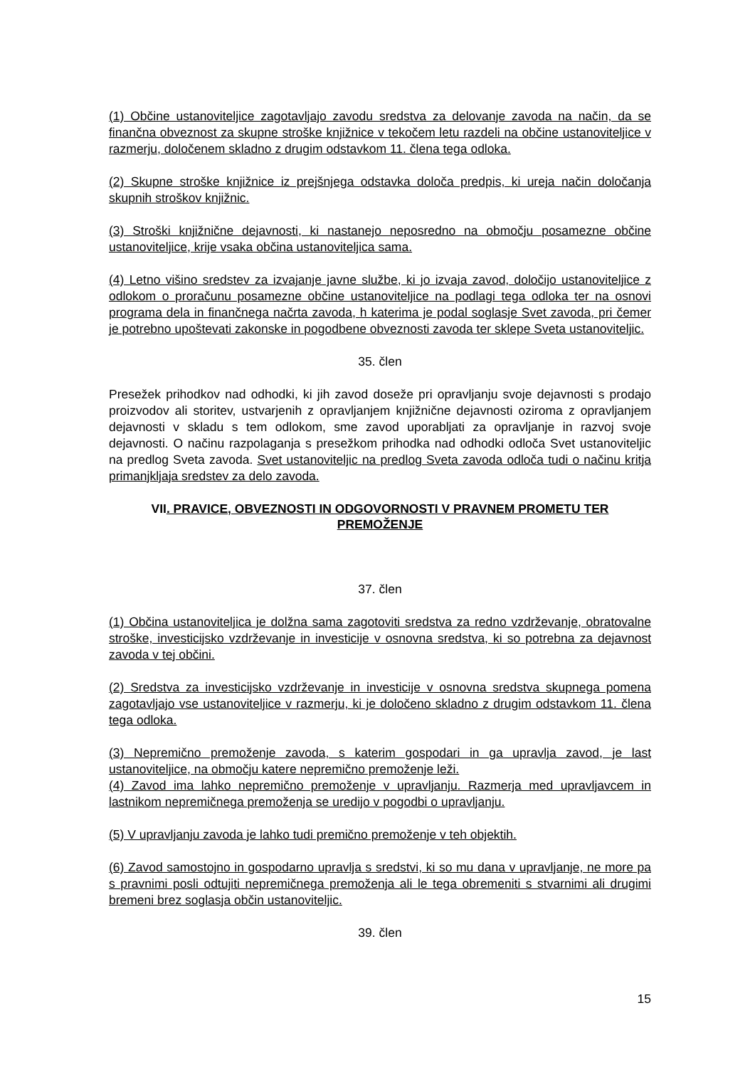(1) Občine ustanoviteljice zagotavljajo zavodu sredstva za delovanje zavoda na način, da se finančna obveznost za skupne stroške knjižnice v tekočem letu razdeli na občine ustanoviteljice v razmerju, določenem skladno z drugim odstavkom 11. člena tega odloka.
(2) Skupne stroške knjižnice iz prejšnjega odstavka določa predpis, ki ureja način določanja skupnih stroškov knjižnic.
(3) Stroški knjižnične dejavnosti, ki nastanejo neposredno na območju posamezne občine ustanoviteljice, krije vsaka občina ustanoviteljica sama.
(4) Letno višino sredstev za izvajanje javne službe, ki jo izvaja zavod, določijo ustanoviteljice z odlokom o proračunu posamezne občine ustanoviteljice na podlagi tega odloka ter na osnovi programa dela in finančnega načrta zavoda, h katerima je podal soglasje Svet zavoda, pri čemer je potrebno upoštevati zakonske in pogodbene obveznosti zavoda ter sklepe Sveta ustanoviteljic.
35. člen
Presežek prihodkov nad odhodki, ki jih zavod doseže pri opravljanju svoje dejavnosti s prodajo proizvodov ali storitev, ustvarjenih z opravljanjem knjižnične dejavnosti oziroma z opravljanjem dejavnosti v skladu s tem odlokom, sme zavod uporabljati za opravljanje in razvoj svoje dejavnosti. O načinu razpolaganja s presežkom prihodka nad odhodki odloča Svet ustanoviteljic na predlog Sveta zavoda. Svet ustanoviteljic na predlog Sveta zavoda odloča tudi o načinu kritja primanjkljaja sredstev za delo zavoda.
VII. PRAVICE, OBVEZNOSTI IN ODGOVORNOSTI V PRAVNEM PROMETU TER PREMOŽENJE
37. člen
(1) Občina ustanoviteljica je dolžna sama zagotoviti sredstva za redno vzdrževanje, obratovalne stroške, investicijsko vzdrževanje in investicije v osnovna sredstva, ki so potrebna za dejavnost zavoda v tej občini.
(2) Sredstva za investicijsko vzdrževanje in investicije v osnovna sredstva skupnega pomena zagotavljajo vse ustanoviteljice v razmerju, ki je določeno skladno z drugim odstavkom 11. člena tega odloka.
(3) Nepremično premoženje zavoda, s katerim gospodari in ga upravlja zavod, je last ustanoviteljice, na območju katere nepremično premoženje leži.
(4) Zavod ima lahko nepremično premoženje v upravljanju. Razmerja med upravljavcem in lastnikom nepremičnega premoženja se uredijo v pogodbi o upravljanju.
(5) V upravljanju zavoda je lahko tudi premično premoženje v teh objektih.
(6) Zavod samostojno in gospodarno upravlja s sredstvi, ki so mu dana v upravljanje, ne more pa s pravnimi posli odtujiti nepremičnega premoženja ali le tega obremeniti s stvarnimi ali drugimi bremeni brez soglasja občin ustanoviteljic.
39. člen
15